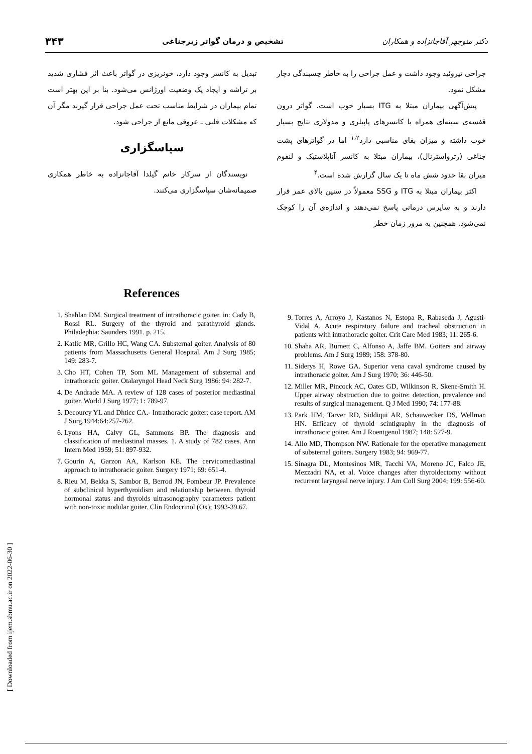دکتر منوچهر آقاجانزاده و همکاران تشخیص و درمان گواتر زیرجناغی ۳۴۳
جراحی تیروئید وجود داشت و عمل جراحی را به خاطر چسبندگی دچار مشکل نمود.
پیش‌آگهی بیماران مبتلا به ITG بسیار خوب است. گواتر درون قفسه‌ی سینه‌ای همراه با کانسرهای پاپیلری و مدولاری نتایج بسیار خوب داشته و میزان بقای مناسبی دارد<sup>۱،۲</sup> اما در گواترهای پشت جناغی (رترواسترنال)، بیماران مبتلا به کانسر آناپلاستیک و لنفوم میزان بقا حدود شش ماه تا یک سال گزارش شده است.<sup>۴</sup>
اکثر بیماران مبتلا به ITG و SSG معمولاً در سنین بالای عمر قرار دارند و به ساپرس درمانی پاسخ نمی‌دهند و اندازه‌ی آن را کوچک نمی‌شود. همچنین به مرور زمان خطر
تبدیل به کانسر وجود دارد، خونریزی در گواتر باعث اثر فشاری شدید بر تراشه و ایجاد یک وضعیت اورژانس می‌شود. بنا بر این بهتر است تمام بیماران در شرایط مناسب تحت عمل جراحی قرار گیرند مگر آن که مشکلات قلبی ـ عروقی مانع از جراحی شود.
سپاسگزاری
نویسندگان از سرکار خانم گیلدا آقاجانزاده به خاطر همکاری صمیمانه‌شان سپاسگزاری می‌کنند.
References
1. Shahlan DM. Surgical treatment of intrathoracic goiter. in: Cady B, Rossi RL. Surgery of the thyroid and parathyroid glands. Philadephia: Saunders 1991. p. 215.
2. Katlic MR, Grillo HC, Wang CA. Substernal goiter. Analysis of 80 patients from Massachusetts General Hospital. Am J Surg 1985; 149: 283-7.
3. Cho HT, Cohen TP, Som ML Management of substernal and intrathoracic goiter. Otalaryngol Head Neck Surg 1986: 94: 282-7.
4. De Andrade MA. A review of 128 cases of posterior mediastinal goiter. World J Surg 1977; 1: 789-97.
5. Decourcy YL and Dhticc CA.- Intrathoracic goiter: case report. AM J Surg.1944:64:257-262.
6. Lyons HA, Calvy GL, Sammons BP. The diagnosis and classification of mediastinal masses. 1. A study of 782 cases. Ann Intern Med 1959; 51: 897-932.
7. Gourin A, Garzon AA, Karlson KE. The cervicomediastinal approach to intrathoracic goiter. Surgery 1971; 69: 651-4.
8. Rieu M, Bekka S, Sambor B, Berrod JN, Fombeur JP. Prevalence of subclinical hyperthyroidism and relationship between. thyroid hormonal status and thyroids ultrasonography parameters patient with non-toxic nodular goiter. Clin Endocrinol (Ox); 1993-39.67.
9. Torres A, Arroyo J, Kastanos N, Estopa R, Rabaseda J, Agusti-Vidal A. Acute respiratory failure and tracheal obstruction in patients with intrathoracic goiter. Crit Care Med 1983; 11: 265-6.
10. Shaha AR, Burnett C, Alfonso A, Jaffe BM. Goiters and airway problems. Am J Surg 1989; 158: 378-80.
11. Siderys H, Rowe GA. Superior vena caval syndrome caused by intrathoracic goiter. Am J Surg 1970; 36: 446-50.
12. Miller MR, Pincock AC, Oates GD, Wilkinson R, Skene-Smith H. Upper airway obstruction due to goitre: detection, prevalence and results of surgical management. Q J Med 1990; 74: 177-88.
13. Park HM, Tarver RD, Siddiqui AR, Schauwecker DS, Wellman HN. Efficacy of thyroid scintigraphy in the diagnosis of intrathoracic goiter. Am J Roentgenol 1987; 148: 527-9.
14. Allo MD, Thompson NW. Rationale for the operative management of substernal goiters. Surgery 1983; 94: 969-77.
15. Sinagra DL, Montesinos MR, Tacchi VA, Moreno JC, Falco JE, Mezzadri NA, et al. Voice changes after thyroidectomy without recurrent laryngeal nerve injury. J Am Coll Surg 2004; 199: 556-60.
[ Downloaded from ijem.sbmu.ac.ir on 2022-06-30 ]